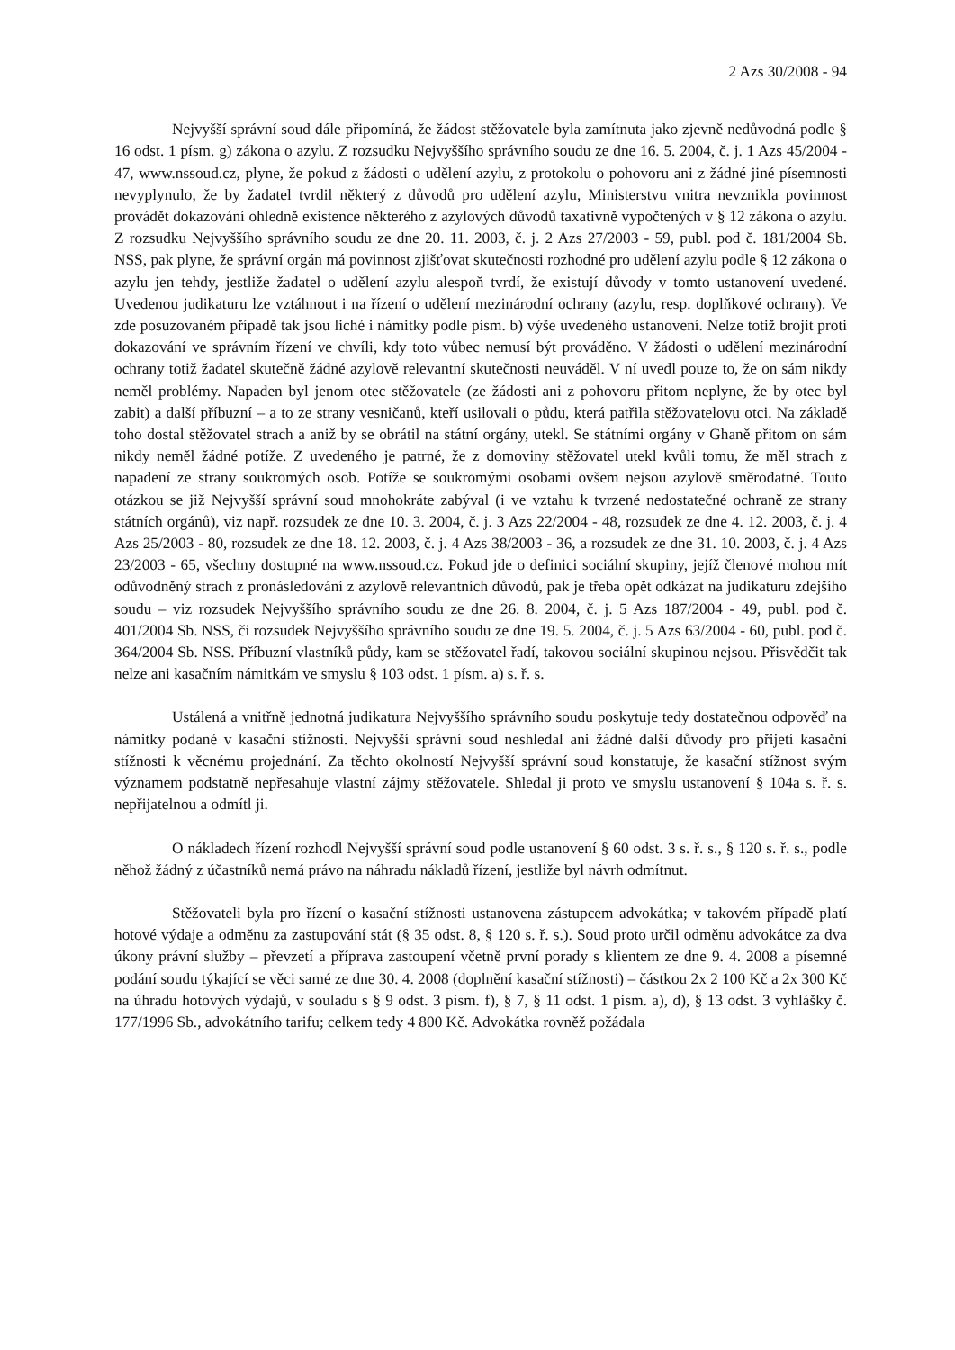2 Azs 30/2008 - 94
Nejvyšší správní soud dále připomíná, že žádost stěžovatele byla zamítnuta jako zjevně nedůvodná podle § 16 odst. 1 písm. g) zákona o azylu. Z rozsudku Nejvyššího správního soudu ze dne 16. 5. 2004, č. j. 1 Azs 45/2004 - 47, www.nssoud.cz, plyne, že pokud z žádosti o udělení azylu, z protokolu o pohovoru ani z žádné jiné písemnosti nevyplynulo, že by žadatel tvrdil některý z důvodů pro udělení azylu, Ministerstvu vnitra nevznikla povinnost provádět dokazování ohledně existence některého z azylových důvodů taxativně vypočtených v § 12 zákona o azylu. Z rozsudku Nejvyššího správního soudu ze dne 20. 11. 2003, č. j. 2 Azs 27/2003 - 59, publ. pod č. 181/2004 Sb. NSS, pak plyne, že správní orgán má povinnost zjišťovat skutečnosti rozhodné pro udělení azylu podle § 12 zákona o azylu jen tehdy, jestliže žadatel o udělení azylu alespoň tvrdí, že existují důvody v tomto ustanovení uvedené. Uvedenou judikaturu lze vztáhnout i na řízení o udělení mezinárodní ochrany (azylu, resp. doplňkové ochrany). Ve zde posuzovaném případě tak jsou liché i námitky podle písm. b) výše uvedeného ustanovení. Nelze totiž brojit proti dokazování ve správním řízení ve chvíli, kdy toto vůbec nemusí být prováděno. V žádosti o udělení mezinárodní ochrany totiž žadatel skutečně žádné azylově relevantní skutečnosti neuváděl. V ní uvedl pouze to, že on sám nikdy neměl problémy. Napaden byl jenom otec stěžovatele (ze žádosti ani z pohovoru přitom neplyne, že by otec byl zabit) a další příbuzní – a to ze strany vesničanů, kteří usilovali o půdu, která patřila stěžovatelovu otci. Na základě toho dostal stěžovatel strach a aniž by se obrátil na státní orgány, utekl. Se státními orgány v Ghaně přitom on sám nikdy neměl žádné potíže. Z uvedeného je patrné, že z domoviny stěžovatel utekl kvůli tomu, že měl strach z napadení ze strany soukromých osob. Potíže se soukromými osobami ovšem nejsou azylově směrodatné. Touto otázkou se již Nejvyšší správní soud mnohokráte zabýval (i ve vztahu k tvrzené nedostatečné ochraně ze strany státních orgánů), viz např. rozsudek ze dne 10. 3. 2004, č. j. 3 Azs 22/2004 - 48, rozsudek ze dne 4. 12. 2003, č. j. 4 Azs 25/2003 - 80, rozsudek ze dne 18. 12. 2003, č. j. 4 Azs 38/2003 - 36, a rozsudek ze dne 31. 10. 2003, č. j. 4 Azs 23/2003 - 65, všechny dostupné na www.nssoud.cz. Pokud jde o definici sociální skupiny, jejíž členové mohou mít odůvodněný strach z pronásledování z azylově relevantních důvodů, pak je třeba opět odkázat na judikaturu zdejšího soudu – viz rozsudek Nejvyššího správního soudu ze dne 26. 8. 2004, č. j. 5 Azs 187/2004 - 49, publ. pod č. 401/2004 Sb. NSS, či rozsudek Nejvyššího správního soudu ze dne 19. 5. 2004, č. j. 5 Azs 63/2004 - 60, publ. pod č. 364/2004 Sb. NSS. Příbuzní vlastníků půdy, kam se stěžovatel řadí, takovou sociální skupinou nejsou. Přisvědčit tak nelze ani kasačním námitkám ve smyslu § 103 odst. 1 písm. a) s. ř. s.
Ustálená a vnitřně jednotná judikatura Nejvyššího správního soudu poskytuje tedy dostatečnou odpověď na námitky podané v kasační stížnosti. Nejvyšší správní soud neshledal ani žádné další důvody pro přijetí kasační stížnosti k věcnému projednání. Za těchto okolností Nejvyšší správní soud konstatuje, že kasační stížnost svým významem podstatně nepřesahuje vlastní zájmy stěžovatele. Shledal ji proto ve smyslu ustanovení § 104a s. ř. s. nepřijatelnou a odmítl ji.
O nákladech řízení rozhodl Nejvyšší správní soud podle ustanovení § 60 odst. 3 s. ř. s., § 120 s. ř. s., podle něhož žádný z účastníků nemá právo na náhradu nákladů řízení, jestliže byl návrh odmítnut.
Stěžovateli byla pro řízení o kasační stížnosti ustanovena zástupcem advokátka; v takovém případě platí hotové výdaje a odměnu za zastupování stát (§ 35 odst. 8, § 120 s. ř. s.). Soud proto určil odměnu advokátce za dva úkony právní služby – převzetí a příprava zastoupení včetně první porady s klientem ze dne 9. 4. 2008 a písemné podání soudu týkající se věci samé ze dne 30. 4. 2008 (doplnění kasační stížnosti) – částkou 2x 2 100 Kč a 2x 300 Kč na úhradu hotových výdajů, v souladu s § 9 odst. 3 písm. f), § 7, § 11 odst. 1 písm. a), d), § 13 odst. 3 vyhlášky č. 177/1996 Sb., advokátního tarifu; celkem tedy 4 800 Kč. Advokátka rovněž požádala